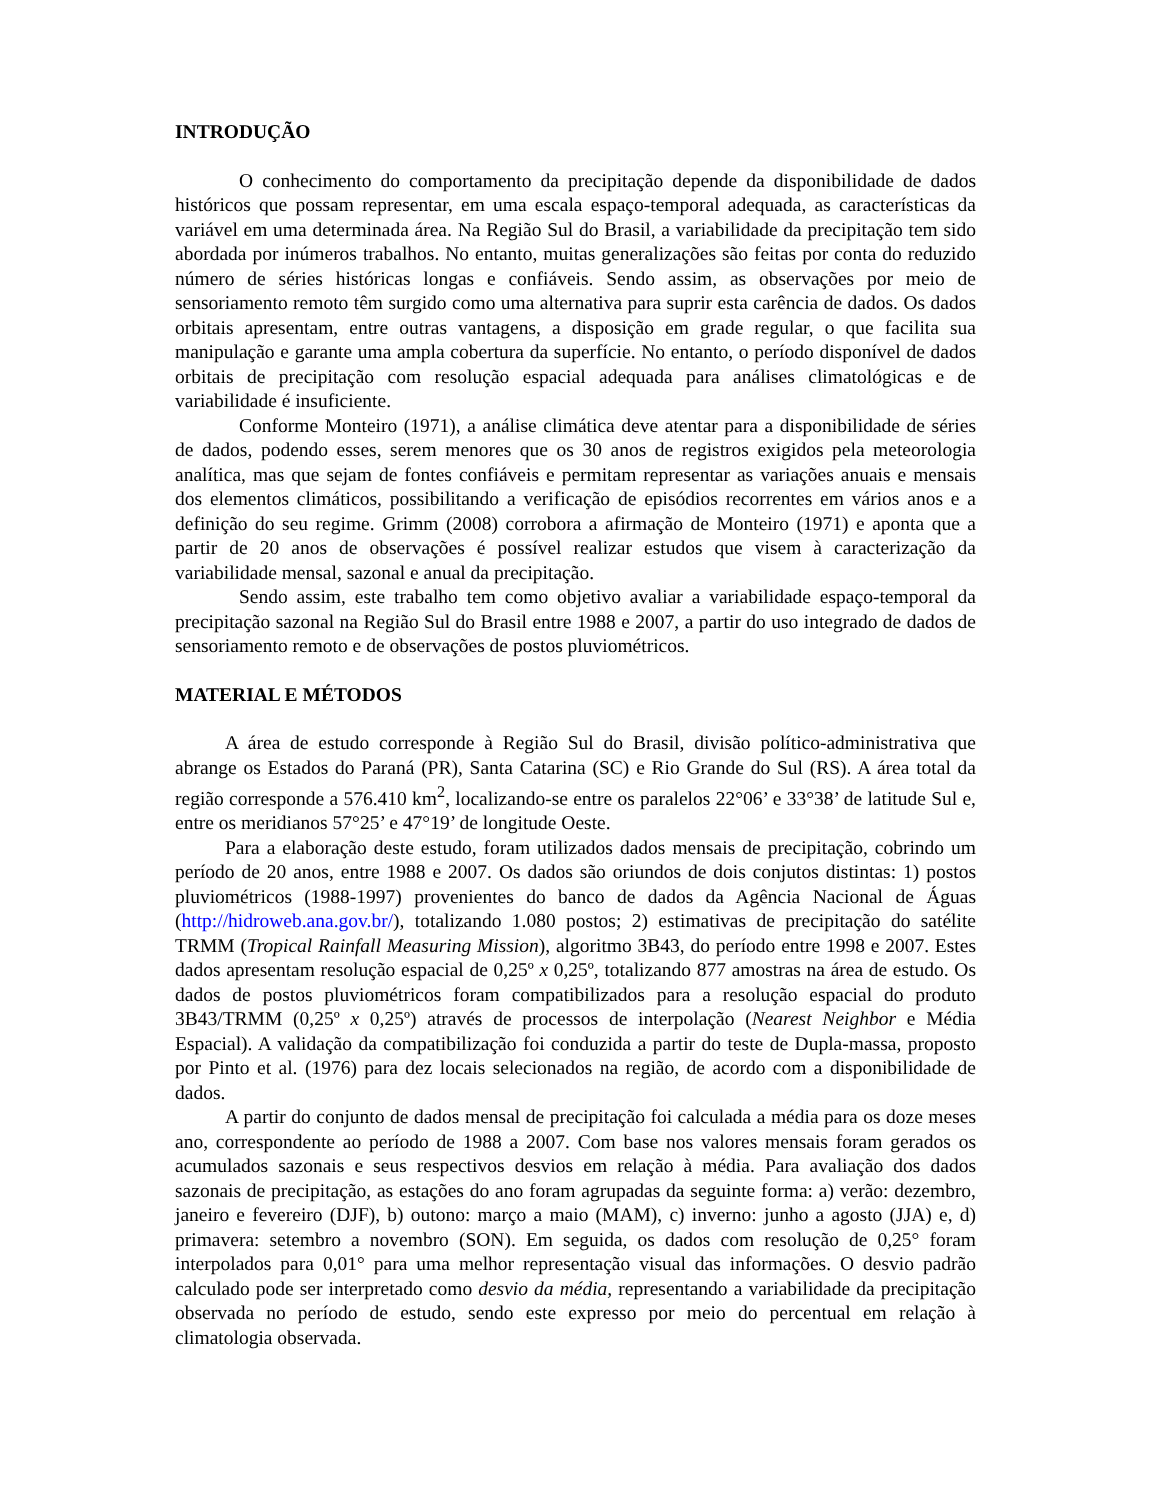INTRODUÇÃO
O conhecimento do comportamento da precipitação depende da disponibilidade de dados históricos que possam representar, em uma escala espaço-temporal adequada, as características da variável em uma determinada área. Na Região Sul do Brasil, a variabilidade da precipitação tem sido abordada por inúmeros trabalhos. No entanto, muitas generalizações são feitas por conta do reduzido número de séries históricas longas e confiáveis. Sendo assim, as observações por meio de sensoriamento remoto têm surgido como uma alternativa para suprir esta carência de dados. Os dados orbitais apresentam, entre outras vantagens, a disposição em grade regular, o que facilita sua manipulação e garante uma ampla cobertura da superfície. No entanto, o período disponível de dados orbitais de precipitação com resolução espacial adequada para análises climatológicas e de variabilidade é insuficiente.
Conforme Monteiro (1971), a análise climática deve atentar para a disponibilidade de séries de dados, podendo esses, serem menores que os 30 anos de registros exigidos pela meteorologia analítica, mas que sejam de fontes confiáveis e permitam representar as variações anuais e mensais dos elementos climáticos, possibilitando a verificação de episódios recorrentes em vários anos e a definição do seu regime. Grimm (2008) corrobora a afirmação de Monteiro (1971) e aponta que a partir de 20 anos de observações é possível realizar estudos que visem à caracterização da variabilidade mensal, sazonal e anual da precipitação.
Sendo assim, este trabalho tem como objetivo avaliar a variabilidade espaço-temporal da precipitação sazonal na Região Sul do Brasil entre 1988 e 2007, a partir do uso integrado de dados de sensoriamento remoto e de observações de postos pluviométricos.
MATERIAL E MÉTODOS
A área de estudo corresponde à Região Sul do Brasil, divisão político-administrativa que abrange os Estados do Paraná (PR), Santa Catarina (SC) e Rio Grande do Sul (RS). A área total da região corresponde a 576.410 km<sup>2</sup>, localizando-se entre os paralelos 22°06’ e 33°38’ de latitude Sul e, entre os meridianos 57°25’ e 47°19’ de longitude Oeste.
Para a elaboração deste estudo, foram utilizados dados mensais de precipitação, cobrindo um período de 20 anos, entre 1988 e 2007. Os dados são oriundos de dois conjutos distintas: 1) postos pluviométricos (1988-1997) provenientes do banco de dados da Agência Nacional de Águas (http://hidroweb.ana.gov.br/), totalizando 1.080 postos; 2) estimativas de precipitação do satélite TRMM (Tropical Rainfall Measuring Mission), algoritmo 3B43, do período entre 1998 e 2007. Estes dados apresentam resolução espacial de 0,25º x 0,25º, totalizando 877 amostras na área de estudo. Os dados de postos pluviométricos foram compatibilizados para a resolução espacial do produto 3B43/TRMM (0,25º x 0,25º) através de processos de interpolação (Nearest Neighbor e Média Espacial). A validação da compatibilização foi conduzida a partir do teste de Dupla-massa, proposto por Pinto et al. (1976) para dez locais selecionados na região, de acordo com a disponibilidade de dados.
A partir do conjunto de dados mensal de precipitação foi calculada a média para os doze meses ano, correspondente ao período de 1988 a 2007. Com base nos valores mensais foram gerados os acumulados sazonais e seus respectivos desvios em relação à média. Para avaliação dos dados sazonais de precipitação, as estações do ano foram agrupadas da seguinte forma: a) verão: dezembro, janeiro e fevereiro (DJF), b) outono: março a maio (MAM), c) inverno: junho a agosto (JJA) e, d) primavera: setembro a novembro (SON). Em seguida, os dados com resolução de 0,25° foram interpolados para 0,01° para uma melhor representação visual das informações. O desvio padrão calculado pode ser interpretado como desvio da média, representando a variabilidade da precipitação observada no período de estudo, sendo este expresso por meio do percentual em relação à climatologia observada.